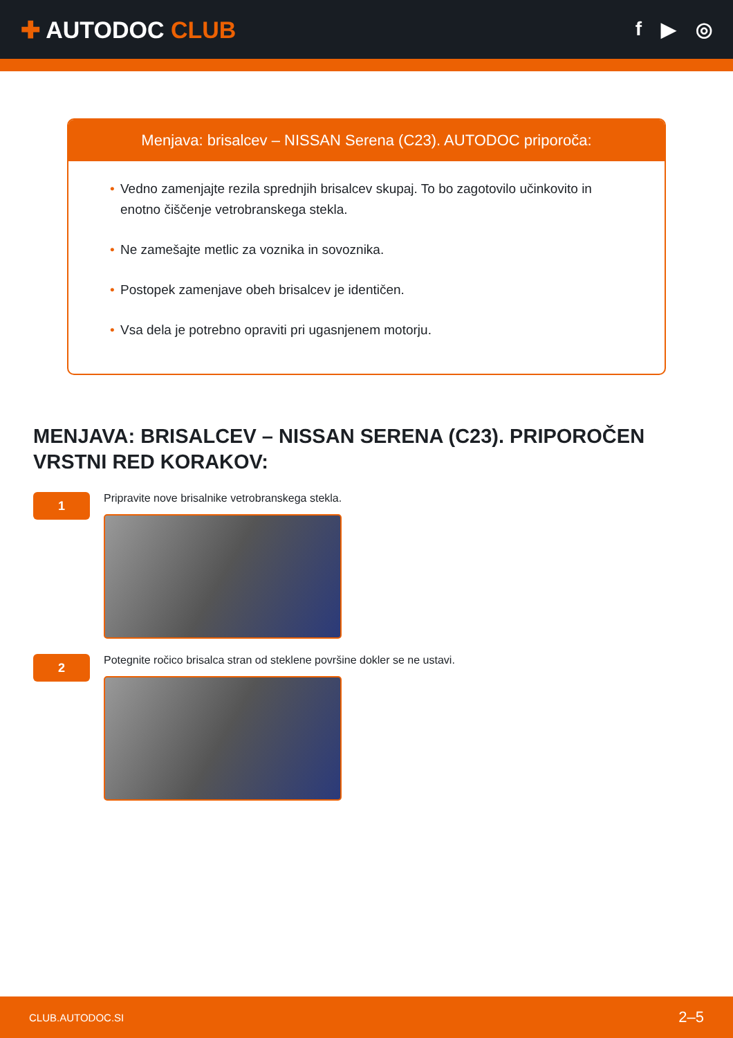✚ AUTODOC CLUB
f ▶ ◎
Menjava: brisalcev – NISSAN Serena (C23). AUTODOC priporoča:
• Vedno zamenjajte rezila sprednjih brisalcev skupaj. To bo zagotovilo učinkovito in enotno čiščenje vetrobranskega stekla.
• Ne zamešajte metlic za voznika in sovoznika.
• Postopek zamenjave obeh brisalcev je identičen.
• Vsa dela je potrebno opraviti pri ugasnjenem motorju.
MENJAVA: BRISALCEV – NISSAN SERENA (C23). PRIPOROČEN VRSTNI RED KORAKOV:
1
Pripravite nove brisalnike vetrobranskega stekla.
2
Potegnite ročico brisalca stran od steklene površine dokler se ne ustavi.
CLUB.AUTODOC.SI 2–5